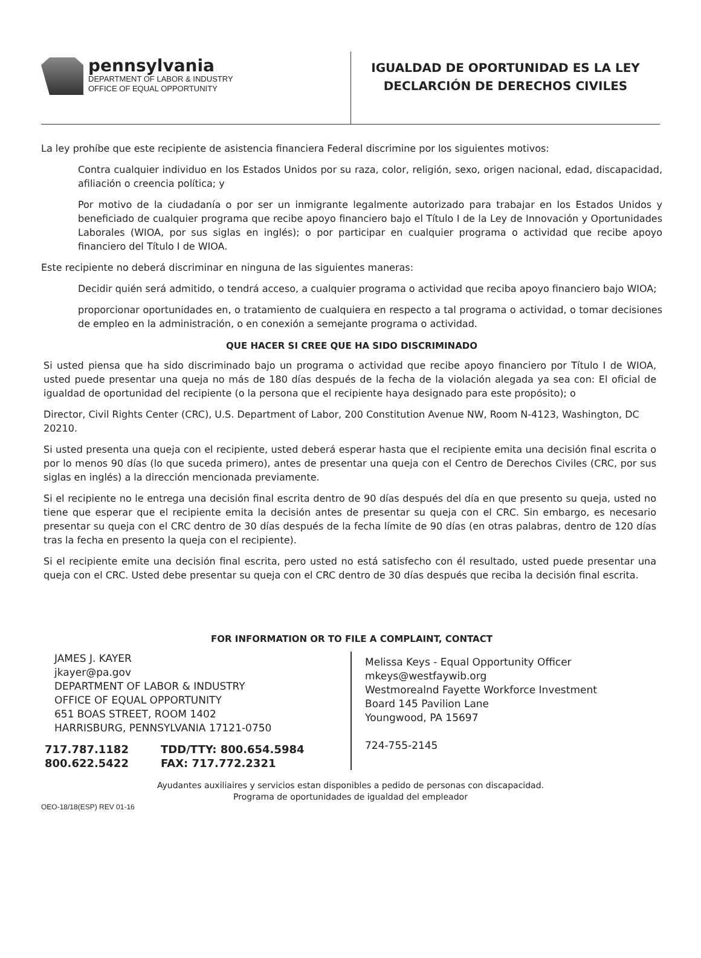pennsylvania
DEPARTMENT OF LABOR & INDUSTRY
OFFICE OF EQUAL OPPORTUNITY
IGUALDAD DE OPORTUNIDAD ES LA LEY
DECLARCIÓN DE DERECHOS CIVILES
La ley prohíbe que este recipiente de asistencia financiera Federal discrimine por los siguientes motivos:
Contra cualquier individuo en los Estados Unidos por su raza, color, religión, sexo, origen nacional, edad, discapacidad, afiliación o creencia política; y
Por motivo de la ciudadanía o por ser un inmigrante legalmente autorizado para trabajar en los Estados Unidos y beneficiado de cualquier programa que recibe apoyo financiero bajo el Título I de la Ley de Innovación y Oportunidades Laborales (WIOA, por sus siglas en inglés); o por participar en cualquier programa o actividad que recibe apoyo financiero del Título I de WIOA.
Este recipiente no deberá discriminar en ninguna de las siguientes maneras:
Decidir quién será admitido, o tendrá acceso, a cualquier programa o actividad que reciba apoyo financiero bajo WIOA;
proporcionar oportunidades en, o tratamiento de cualquiera en respecto a tal programa o actividad, o tomar decisiones de empleo en la administración, o en conexión a semejante programa o actividad.
QUE HACER SI CREE QUE HA SIDO DISCRIMINADO
Si usted piensa que ha sido discriminado bajo un programa o actividad que recibe apoyo financiero por Título I de WIOA, usted puede presentar una queja no más de 180 días después de la fecha de la violación alegada ya sea con: El oficial de igualdad de oportunidad del recipiente (o la persona que el recipiente haya designado para este propósito); o
Director, Civil Rights Center (CRC), U.S. Department of Labor, 200 Constitution Avenue NW, Room N-4123, Washington, DC 20210.
Si usted presenta una queja con el recipiente, usted deberá esperar hasta que el recipiente emita una decisión final escrita o por lo menos 90 días (lo que suceda primero), antes de presentar una queja con el Centro de Derechos Civiles (CRC, por sus siglas en inglés) a la dirección mencionada previamente.
Si el recipiente no le entrega una decisión final escrita dentro de 90 días después del día en que presento su queja, usted no tiene que esperar que el recipiente emita la decisión antes de presentar su queja con el CRC. Sin embargo, es necesario presentar su queja con el CRC dentro de 30 días después de la fecha límite de 90 días (en otras palabras, dentro de 120 días tras la fecha en presento la queja con el recipiente).
Si el recipiente emite una decisión final escrita, pero usted no está satisfecho con él resultado, usted puede presentar una queja con el CRC. Usted debe presentar su queja con el CRC dentro de 30 días después que reciba la decisión final escrita.
FOR INFORMATION OR TO FILE A COMPLAINT, CONTACT
JAMES J. KAYER
jkayer@pa.gov
DEPARTMENT OF LABOR & INDUSTRY
OFFICE OF EQUAL OPPORTUNITY
651 BOAS STREET, ROOM 1402
HARRISBURG, PENNSYLVANIA 17121-0750
717.787.1182
800.622.5422
TDD/TTY: 800.654.5984
FAX: 717.772.2321
Melissa Keys - Equal Opportunity Officer
mkeys@westfaywib.org
Westmorealnd Fayette Workforce Investment
Board 145 Pavilion Lane
Youngwood, PA 15697
724-755-2145
Ayudantes auxiliaires y servicios estan disponibles a pedido de personas con discapacidad.
Programa de oportunidades de igualdad del empleador
OEO-18/18(ESP) REV 01-16